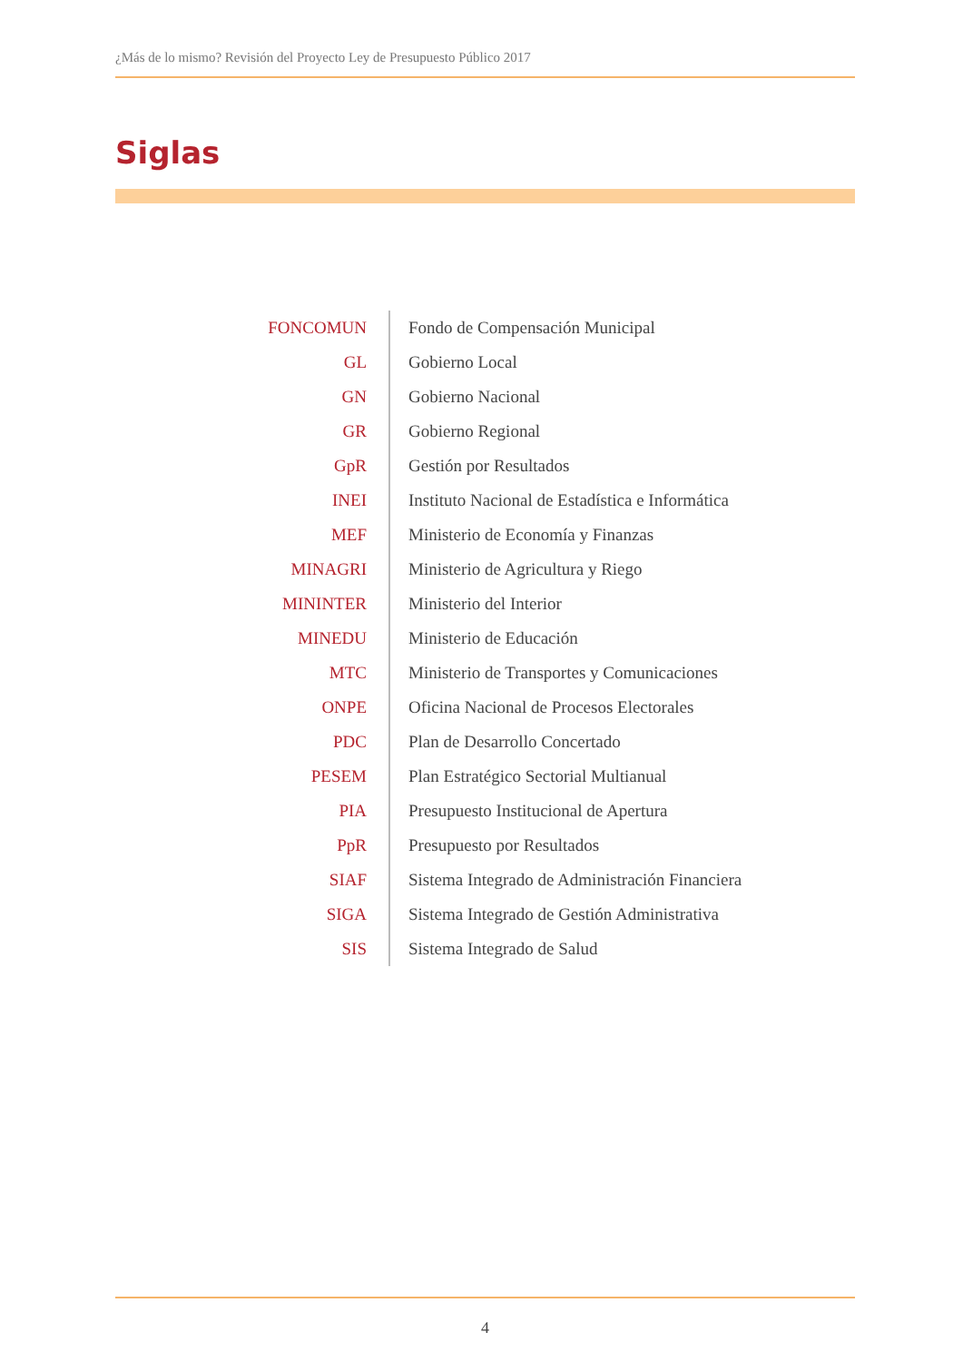¿Más de lo mismo? Revisión del Proyecto Ley de Presupuesto Público 2017
Siglas
| FONCOMUN | Fondo de Compensación Municipal |
| GL | Gobierno Local |
| GN | Gobierno Nacional |
| GR | Gobierno Regional |
| GpR | Gestión por Resultados |
| INEI | Instituto Nacional de Estadística e Informática |
| MEF | Ministerio de Economía y Finanzas |
| MINAGRI | Ministerio de Agricultura y Riego |
| MININTER | Ministerio del Interior |
| MINEDU | Ministerio de Educación |
| MTC | Ministerio de Transportes y Comunicaciones |
| ONPE | Oficina Nacional de Procesos Electorales |
| PDC | Plan de Desarrollo Concertado |
| PESEM | Plan Estratégico Sectorial Multianual |
| PIA | Presupuesto Institucional de Apertura |
| PpR | Presupuesto por Resultados |
| SIAF | Sistema Integrado de Administración Financiera |
| SIGA | Sistema Integrado de Gestión Administrativa |
| SIS | Sistema Integrado de Salud |
4